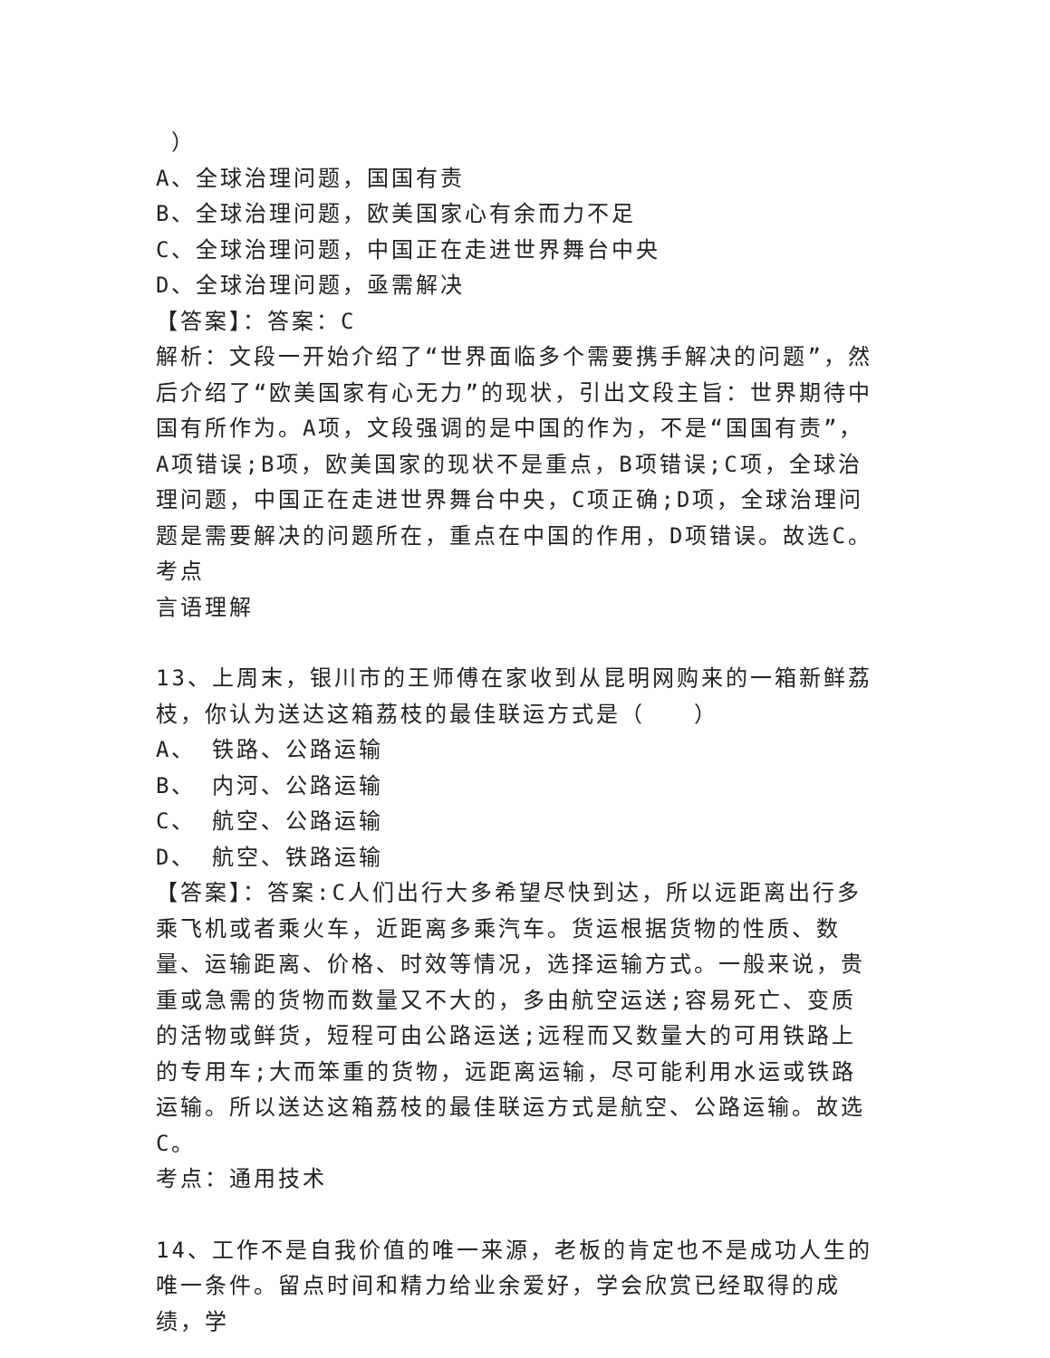）
A、全球治理问题，国国有责
B、全球治理问题，欧美国家心有余而力不足
C、全球治理问题，中国正在走进世界舞台中央
D、全球治理问题，亟需解决
【答案】：答案：C
解析：文段一开始介绍了“世界面临多个需要携手解决的问题”，然后介绍了“欧美国家有心无力”的现状，引出文段主旨：世界期待中国有所作为。A项，文段强调的是中国的作为，不是“国国有责”，A项错误;B项，欧美国家的现状不是重点，B项错误;C项，全球治理问题，中国正在走进世界舞台中央，C项正确;D项，全球治理问题是需要解决的问题所在，重点在中国的作用，D项错误。故选C。
考点
言语理解
13、上周末，银川市的王师傅在家收到从昆明网购来的一箱新鲜荔枝，你认为送达这箱荔枝的最佳联运方式是（　　）
A、 铁路、公路运输
B、 内河、公路运输
C、 航空、公路运输
D、 航空、铁路运输
【答案】：答案:C人们出行大多希望尽快到达，所以远距离出行多乘飞机或者乘火车，近距离多乘汽车。货运根据货物的性质、数量、运输距离、价格、时效等情况，选择运输方式。一般来说，贵重或急需的货物而数量又不大的，多由航空运送;容易死亡、变质的活物或鲜货，短程可由公路运送;远程而又数量大的可用铁路上的专用车;大而笨重的货物，远距离运输，尽可能利用水运或铁路运输。所以送达这箱荔枝的最佳联运方式是航空、公路运输。故选C。
考点：通用技术
14、工作不是自我价值的唯一来源，老板的肯定也不是成功人生的唯一条件。留点时间和精力给业余爱好，学会欣赏已经取得的成绩，学